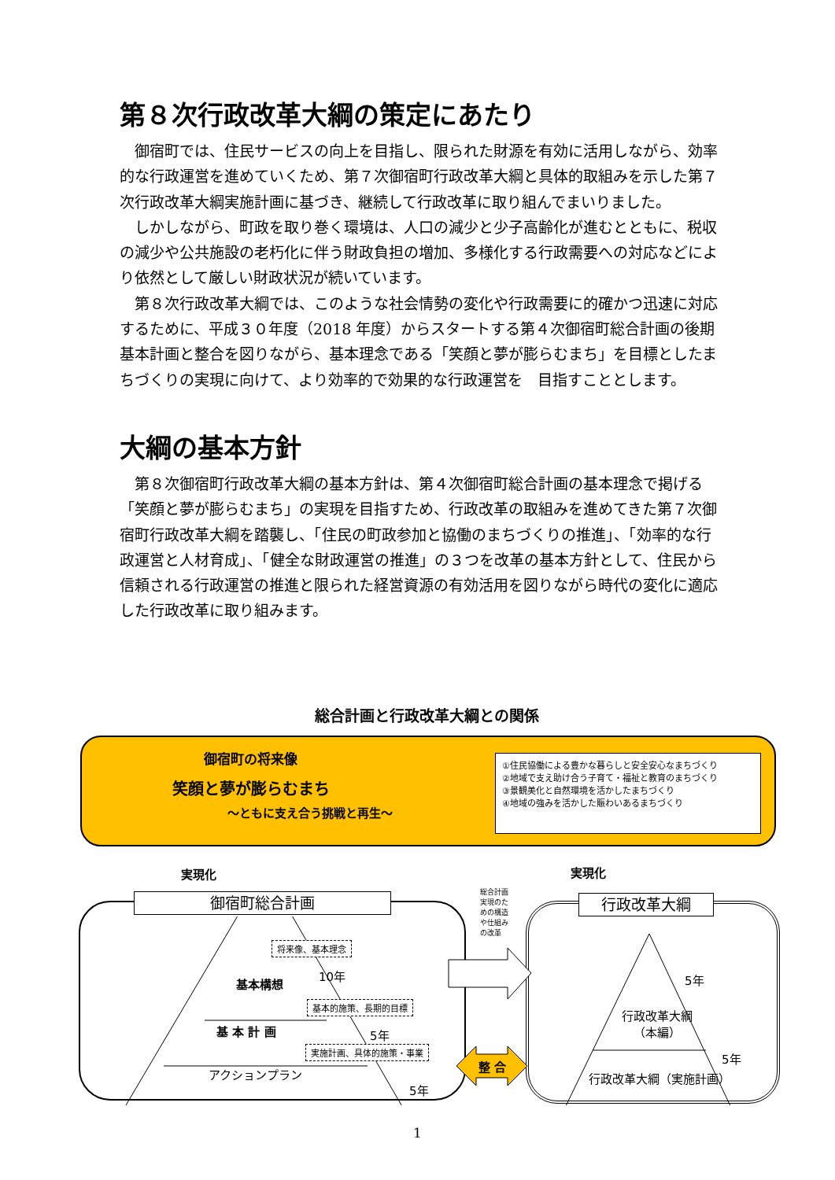第８次行政改革大綱の策定にあたり
御宿町では、住民サービスの向上を目指し、限られた財源を有効に活用しながら、効率的な行政運営を進めていくため、第７次御宿町行政改革大綱と具体的取組みを示した第７次行政改革大綱実施計画に基づき、継続して行政改革に取り組んでまいりました。
しかしながら、町政を取り巻く環境は、人口の減少と少子高齢化が進むとともに、税収の減少や公共施設の老朽化に伴う財政負担の増加、多様化する行政需要への対応などにより依然として厳しい財政状況が続いています。
第８次行政改革大綱では、このような社会情勢の変化や行政需要に的確かつ迅速に対応するために、平成３０年度（2018 年度）からスタートする第４次御宿町総合計画の後期基本計画と整合を図りながら、基本理念である「笑顔と夢が膨らむまち」を目標としたまちづくりの実現に向けて、より効率的で効果的な行政運営を　目指すこととします。
大綱の基本方針
第８次御宿町行政改革大綱の基本方針は、第４次御宿町総合計画の基本理念で掲げる「笑顔と夢が膨らむまち」の実現を目指すため、行政改革の取組みを進めてきた第７次御宿町行政改革大綱を踏襲し、「住民の町政参加と協働のまちづくりの推進」、「効率的な行政運営と人材育成」、「健全な財政運営の推進」の３つを改革の基本方針として、住民から信頼される行政運営の推進と限られた経営資源の有効活用を図りながら時代の変化に適応した行政改革に取り組みます。
総合計画と行政改革大綱との関係
御宿町の将来像
笑顔と夢が膨らむまち
～ともに支え合う挑戦と再生～
①住民協働による豊かな暮らしと安全安心なまちづくり
②地域で支え助け合う子育て・福祉と教育のまちづくり
③景観美化と自然環境を活かしたまちづくり
④地域の強みを活かした賑わいあるまちづくり
実現化 実現化
御宿町総合計画 行政改革大綱
総合計画
実現のた
めの構造
や仕組み
の改革
将来像、基本理念
基本構想
10年
基本的施策、長期的目標
基 本 計 画 5年
実施計画、具体的施策・事業
アクションプラン
5年
整 合
5年
行政改革大綱
（本編）
5年
行政改革大綱（実施計画）
1